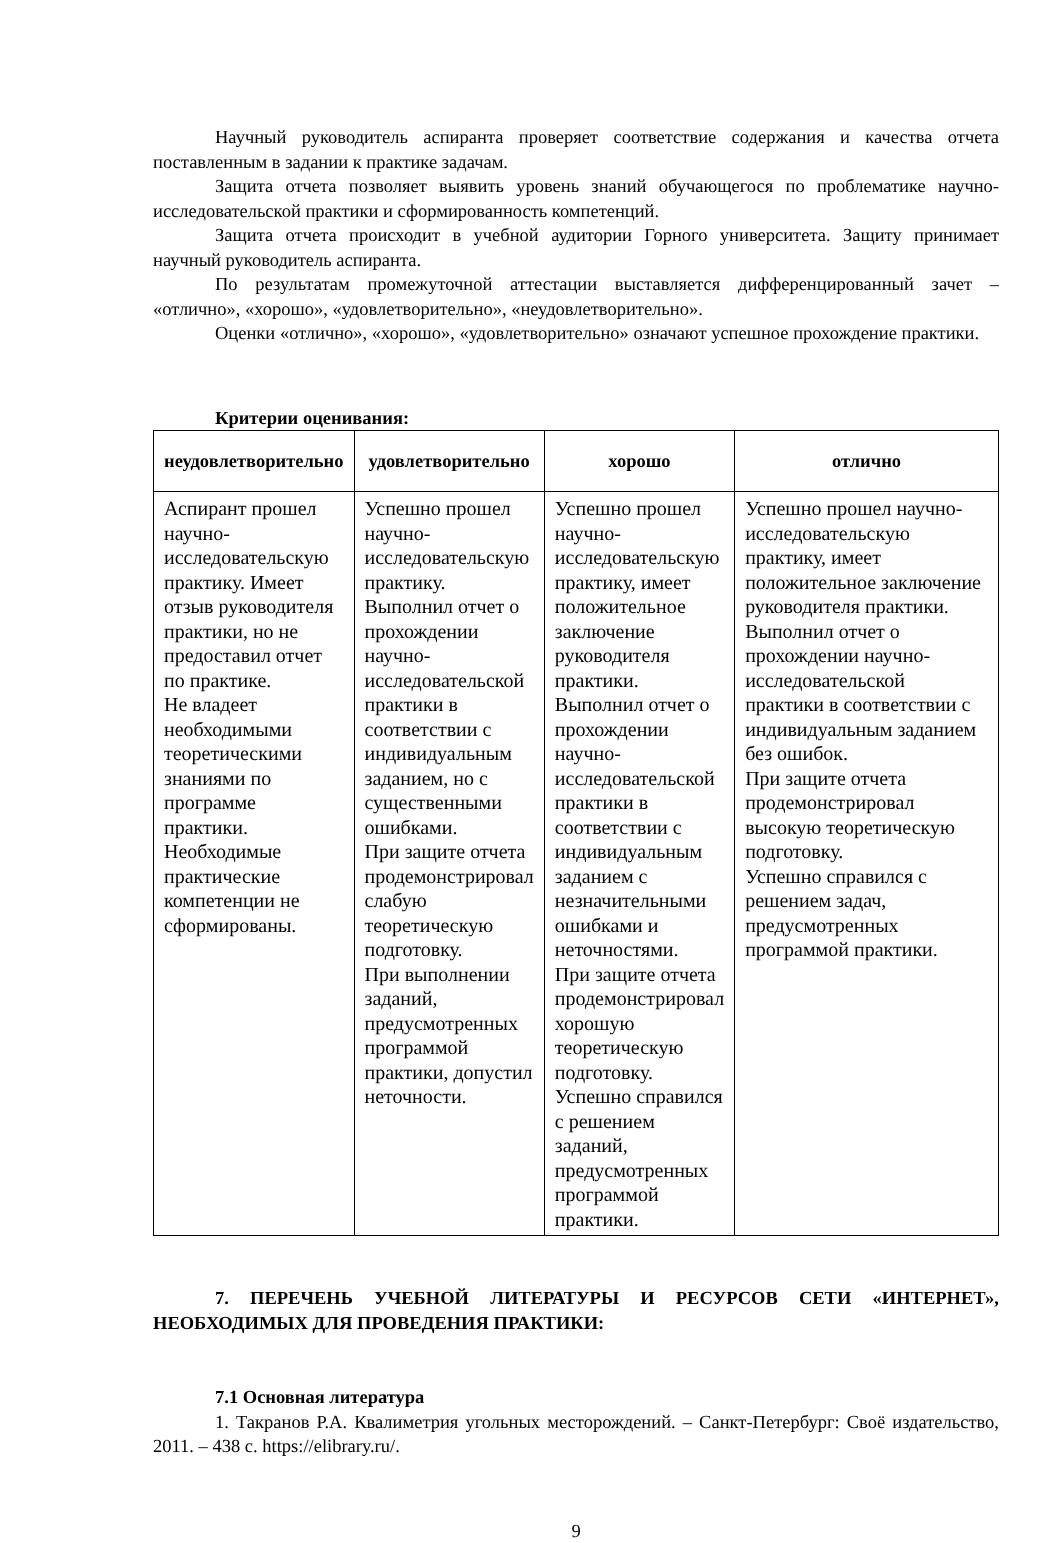Научный руководитель аспиранта проверяет соответствие содержания и качества отчета поставленным в задании к практике задачам.
Защита отчета позволяет выявить уровень знаний обучающегося по проблематике научно-исследовательской практики и сформированность компетенций.
Защита отчета происходит в учебной аудитории Горного университета. Защиту принимает научный руководитель аспиранта.
По результатам промежуточной аттестации выставляется дифференцированный зачет – «отлично», «хорошо», «удовлетворительно», «неудовлетворительно».
Оценки «отлично», «хорошо», «удовлетворительно» означают успешное прохождение практики.
Критерии оценивания:
| неудовлетворительно | удовлетворительно | хорошо | отлично |
| --- | --- | --- | --- |
| Аспирант прошел научно-исследовательскую практику. Имеет отзыв руководителя практики, но не предоставил отчет по практике. Не владеет необходимыми теоретическими знаниями по программе практики. Необходимые практические компетенции не сформированы. | Успешно прошел научно-исследовательскую практику. Выполнил отчет о прохождении научно-исследовательской практики в соответствии с индивидуальным заданием, но с существенными ошибками. При защите отчета продемонстрировал слабую теоретическую подготовку. При выполнении заданий, предусмотренных программой практики, допустил неточности. | Успешно прошел научно-исследовательскую практику, имеет положительное заключение руководителя практики. Выполнил отчет о прохождении научно-исследовательской практики в соответствии с индивидуальным заданием с незначительными ошибками и неточностями. При защите отчета продемонстрировал хорошую теоретическую подготовку. Успешно справился с решением заданий, предусмотренных программой практики. | Успешно прошел научно-исследовательскую практику, имеет положительное заключение руководителя практики. Выполнил отчет о прохождении научно-исследовательской практики в соответствии с индивидуальным заданием без ошибок. При защите отчета продемонстрировал высокую теоретическую подготовку. Успешно справился с решением задач, предусмотренных программой практики. |
7. ПЕРЕЧЕНЬ УЧЕБНОЙ ЛИТЕРАТУРЫ И РЕСУРСОВ СЕТИ «ИНТЕРНЕТ», НЕОБХОДИМЫХ ДЛЯ ПРОВЕДЕНИЯ ПРАКТИКИ:
7.1 Основная литература
1. Такранов Р.А. Квалиметрия угольных месторождений. – Санкт-Петербург: Своё издательство, 2011. – 438 с. https://elibrary.ru/.
9